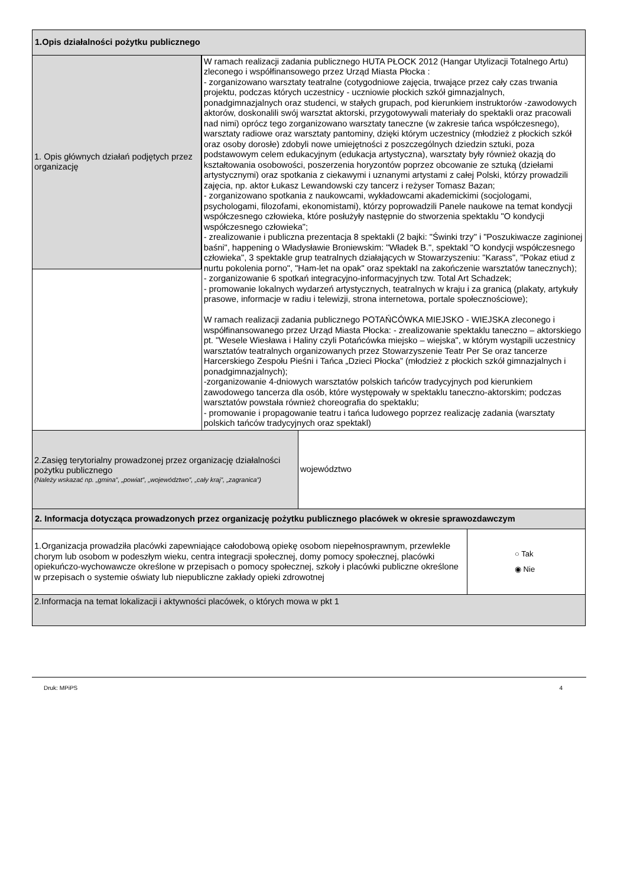1.Opis działalności pożytku publicznego
1. Opis głównych działań podjętych przez organizację
W ramach realizacji zadania publicznego HUTA PŁOCK 2012 (Hangar Utylizacji Totalnego Artu) zleconego i współfinansowego przez Urząd Miasta Płocka :
- zorganizowano warsztaty teatralne (cotygodniowe zajęcia, trwające przez cały czas trwania projektu, podczas których uczestnicy - uczniowie płockich szkół gimnazjalnych, ponadgimnazjalnych oraz studenci, w stałych grupach, pod kierunkiem instruktorów -zawodowych aktorów, doskonalili swój warsztat aktorski, przygotowywali materiały do spektakli oraz pracowali nad nimi) oprócz tego zorganizowano warsztaty taneczne (w zakresie tańca współczesnego), warsztaty radiowe oraz warsztaty pantominy, dzięki którym uczestnicy (młodzież z płockich szkół oraz osoby dorosłe) zdobyli nowe umiejętności z poszczególnych dziedzin sztuki, poza podstawowym celem edukacyjnym (edukacja artystyczna), warsztaty były również okazją do kształtowania osobowości, poszerzenia horyzontów poprzez obcowanie ze sztuką (dziełami artystycznymi) oraz spotkania z ciekawymi i uznanymi artystami z całej Polski, którzy prowadzili zajęcia, np. aktor Łukasz Lewandowski czy tancerz i reżyser Tomasz Bazan;
- zorganizowano spotkania z naukowcami, wykładowcami akademickimi (socjologami, psychologami, filozofami, ekonomistami), którzy poprowadzili Panele naukowe na temat kondycji współczesnego człowieka, które posłużyły następnie do stworzenia spektaklu "O kondycji współczesnego człowieka";
- zrealizowanie i publiczna prezentacja 8 spektakli (2 bajki: "Świnki trzy" i "Poszukiwacze zaginionej baśni", happening o Władysławie Broniewskim: "Władek B.", spektakl "O kondycji współczesnego człowieka", 3 spektakle grup teatralnych działających w Stowarzyszeniu: "Karass", "Pokaz etiud z nurtu pokolenia porno", "Ham-let na opak" oraz spektakl na zakończenie warsztatów tanecznych);
- zorganizowanie 6 spotkań integracyjno-informacyjnych tzw. Total Art Schadzek;
- promowanie lokalnych wydarzeń artystycznych, teatralnych w kraju i za granicą (plakaty, artykuły prasowe, informacje w radiu i telewizji, strona internetowa, portale społecznościowe);
W ramach realizacji zadania publicznego POTAŃCÓWKA MIEJSKO - WIEJSKA zleconego i współfinansowanego przez Urząd Miasta Płocka: - zrealizowanie spektaklu taneczno – aktorskiego pt. "Wesele Wiesława i Haliny czyli Potańcówka miejsko – wiejska", w którym wystąpili uczestnicy warsztatów teatralnych organizowanych przez Stowarzyszenie Teatr Per Se oraz tancerze Harcerskiego Zespołu Pieśni i Tańca „Dzieci Płocka” (młodzież z płockich szkół gimnazjalnych i ponadgimnazjalnych);
-zorganizowanie 4-dniowych warsztatów polskich tańców tradycyjnych pod kierunkiem zawodowego tancerza dla osób, które występowały w spektaklu taneczno-aktorskim; podczas warsztatów powstała również choreografia do spektaklu;
- promowanie i propagowanie teatru i tańca ludowego poprzez realizację zadania (warsztaty polskich tańców tradycyjnych oraz spektakl)
2.Zasięg terytorialny prowadzonej przez organizację działalności pożytku publicznego
(Należy wskazać np. „gmina”, „powiat”, „województwo”, „cały kraj”, „zagranica”)
województwo
2. Informacja dotycząca prowadzonych przez organizację pożytku publicznego placówek w okresie sprawozdawczym
1.Organizacja prowadziła placówki zapewniające całodobową opiekę osobom niepełnosprawnym, przewlekle chorym lub osobom w podeszłym wieku, centra integracji społecznej, domy pomocy społecznej, placówki opiekuńczo-wychowawcze określone w przepisach o pomocy społecznej, szkoły i placówki publiczne określone w przepisach o systemie oświaty lub niepubliczne zakłady opieki zdrowotnej
○ Tak
◉ Nie
2.Informacja na temat lokalizacji i aktywności placówek, o których mowa w pkt 1
Druk: MPiPS 4